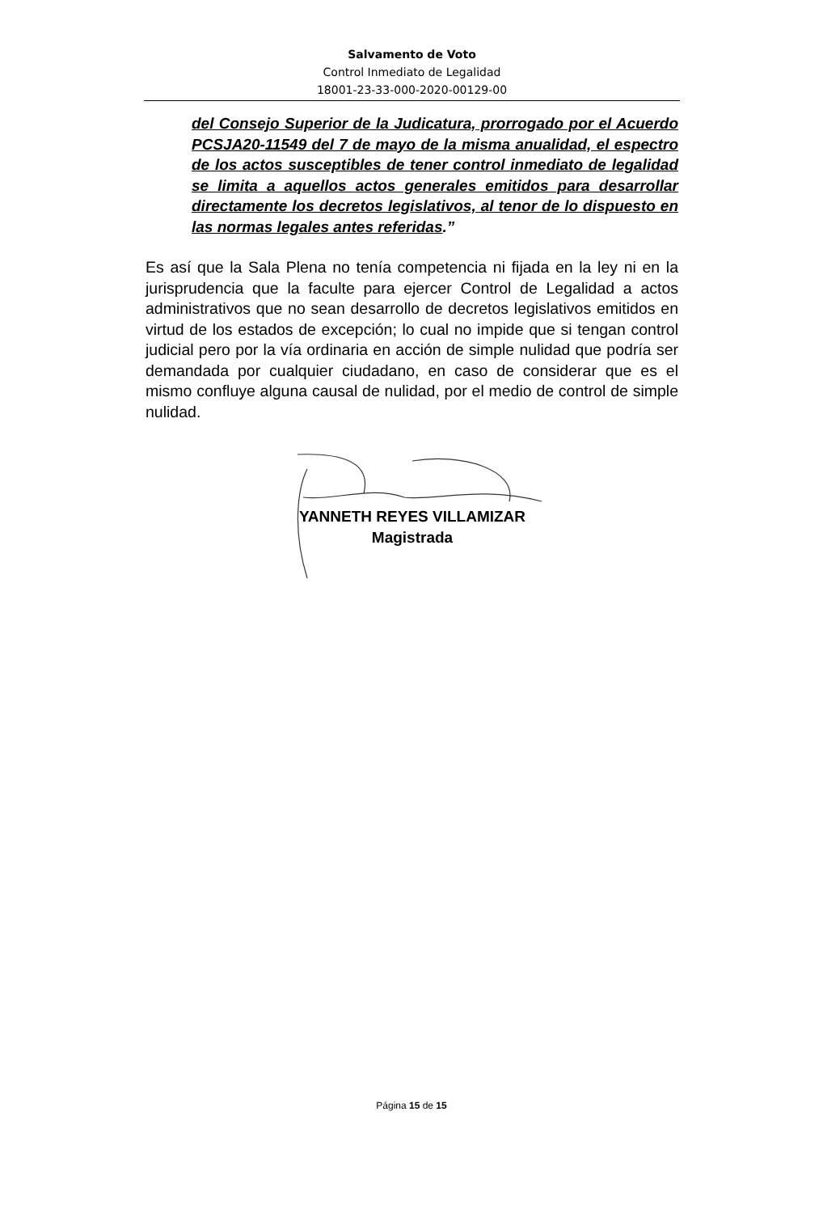Salvamento de Voto
Control Inmediato de Legalidad
18001-23-33-000-2020-00129-00
del Consejo Superior de la Judicatura, prorrogado por el Acuerdo PCSJA20-11549 del 7 de mayo de la misma anualidad, el espectro de los actos susceptibles de tener control inmediato de legalidad se limita a aquellos actos generales emitidos para desarrollar directamente los decretos legislativos, al tenor de lo dispuesto en las normas legales antes referidas.”
Es así que la Sala Plena no tenía competencia ni fijada en la ley ni en la jurisprudencia que la faculte para ejercer Control de Legalidad a actos administrativos que no sean desarrollo de decretos legislativos emitidos en virtud de los estados de excepción; lo cual no impide que si tengan control judicial pero por la vía ordinaria en acción de simple nulidad que podría ser demandada por cualquier ciudadano, en caso de considerar que es el mismo confluye alguna causal de nulidad, por el medio de control de simple nulidad.
YANNETH REYES VILLAMIZAR
Magistrada
Página 15 de 15